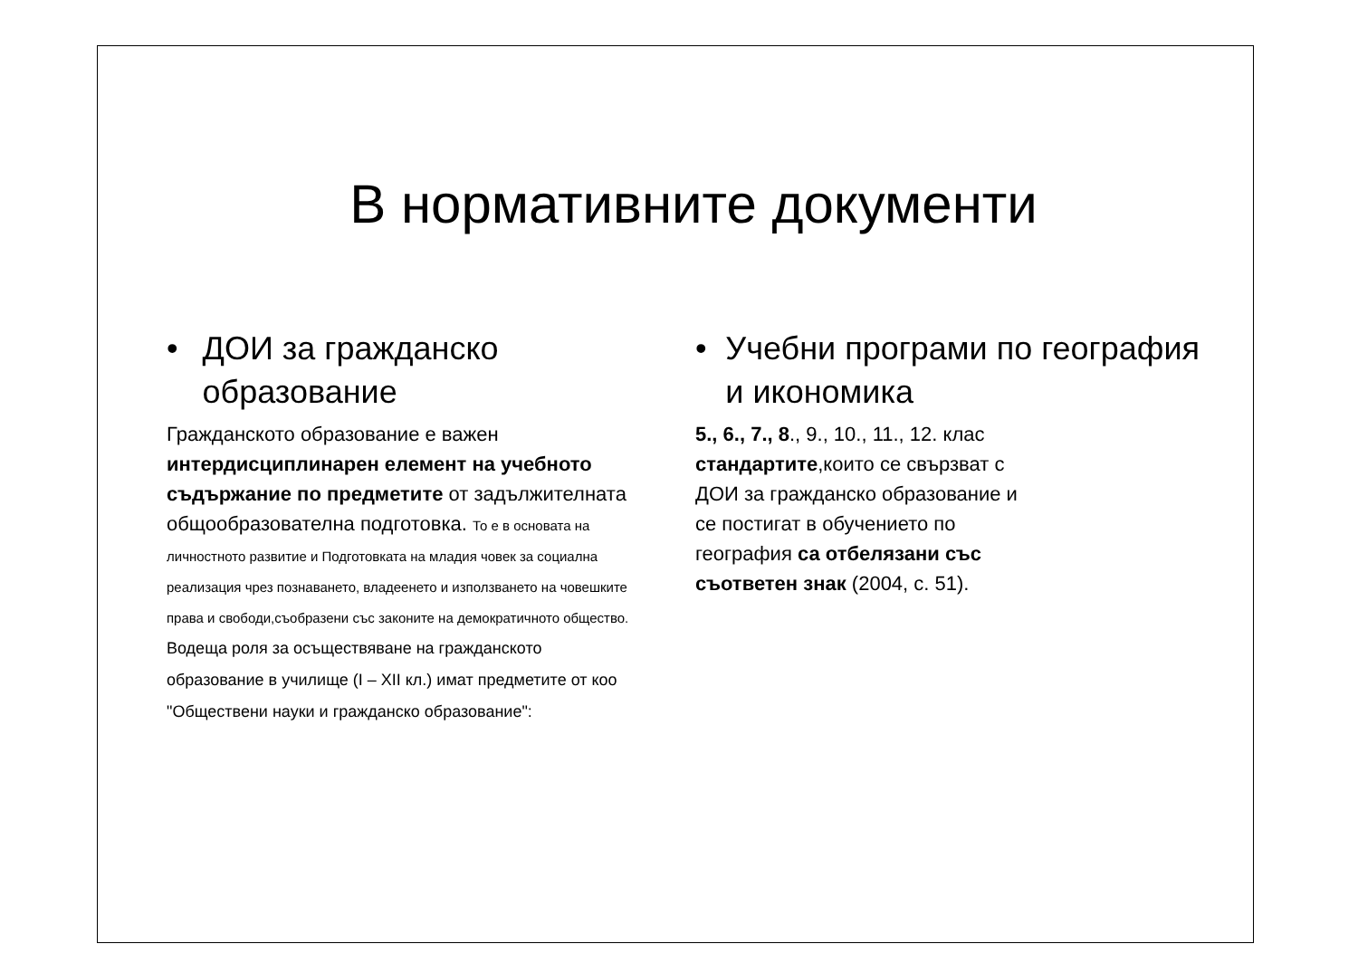В нормативните документи
• ДОИ за гражданско образование
Гражданското образование е важен интердисциплинарен елемент на учебното съдържание по предметите от задължителната общообразователна подготовка. То е в основата на личностното развитие и Подготовката на младия човек за социална реализация чрез познаването, владеенето и използването на човешките права и свободи,съобразени със законите на демократичното общество. Водеща роля за осъществяване на гражданското образование в училище (I – XII кл.) имат предметите от коо "Обществени науки и гражданско образование":
• Учебни програми по география и икономика
5., 6., 7., 8., 9., 10., 11., 12. клас
стандартите,които се свързват с
ДОИ за гражданско образование и
се постигат в обучението по
география са отбелязани със
съответен знак (2004, с. 51).